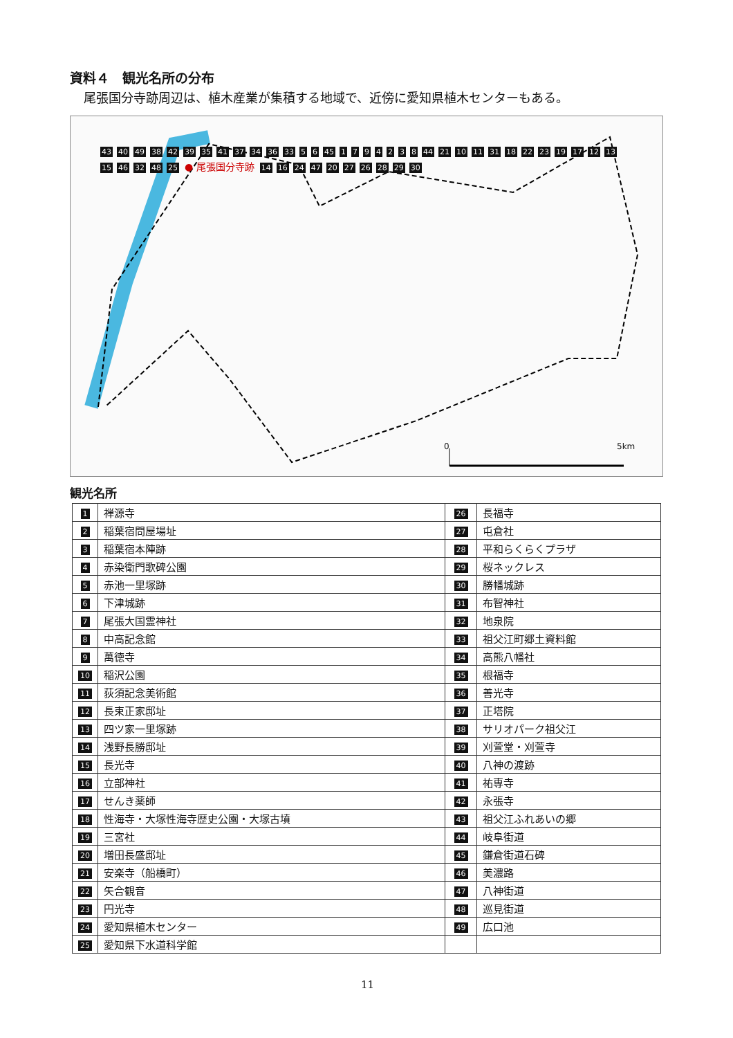資料４　観光名所の分布
尾張国分寺跡周辺は、植木産業が集積する地域で、近傍に愛知県植木センターもある。
43 40 49 38 42 39 35 41 37 34 36 33 5 6 45 1794238 44 21 10 11 31 18 22 23 19 17 12 13 15 46 32 48 25 ● 尾張国分寺跡 14 16 24 47 20 27 26 28 29 30
0 5km
観光名所
| 1 | 禅源寺 | 26 | 長福寺 |
| 2 | 稲葉宿問屋場址 | 27 | 屯倉社 |
| 3 | 稲葉宿本陣跡 | 28 | 平和らくらくプラザ |
| 4 | 赤染衛門歌碑公園 | 29 | 桜ネックレス |
| 5 | 赤池一里塚跡 | 30 | 勝幡城跡 |
| 6 | 下津城跡 | 31 | 布智神社 |
| 7 | 尾張大国霊神社 | 32 | 地泉院 |
| 8 | 中高記念館 | 33 | 祖父江町郷土資料館 |
| 9 | 萬徳寺 | 34 | 高熊八幡社 |
| 10 | 稲沢公園 | 35 | 根福寺 |
| 11 | 荻須記念美術館 | 36 | 善光寺 |
| 12 | 長束正家邸址 | 37 | 正塔院 |
| 13 | 四ツ家一里塚跡 | 38 | サリオパーク祖父江 |
| 14 | 浅野長勝邸址 | 39 | 刈萱堂・刈萱寺 |
| 15 | 長光寺 | 40 | 八神の渡跡 |
| 16 | 立部神社 | 41 | 祐専寺 |
| 17 | せんき薬師 | 42 | 永張寺 |
| 18 | 性海寺・大塚性海寺歴史公園・大塚古墳 | 43 | 祖父江ふれあいの郷 |
| 19 | 三宮社 | 44 | 岐阜街道 |
| 20 | 増田長盛邸址 | 45 | 鎌倉街道石碑 |
| 21 | 安楽寺（船橋町） | 46 | 美濃路 |
| 22 | 矢合観音 | 47 | 八神街道 |
| 23 | 円光寺 | 48 | 巡見街道 |
| 24 | 愛知県植木センター | 49 | 広口池 |
| 25 | 愛知県下水道科学館 | | |
11